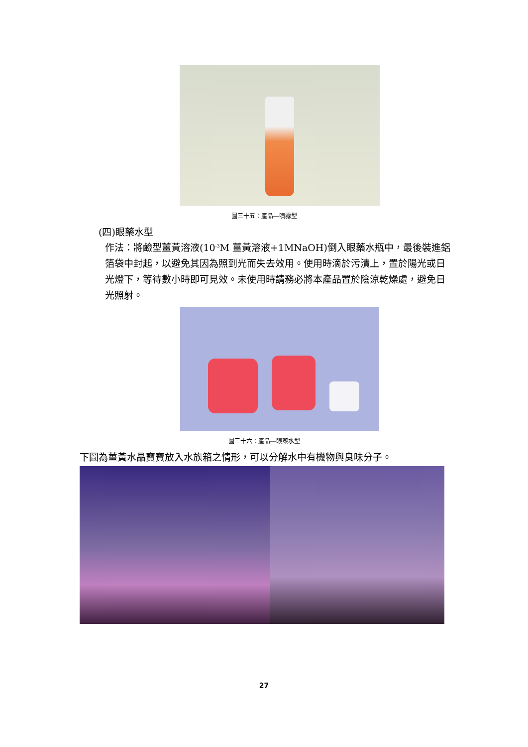圖三十五：產品—噴霧型
(四)眼藥水型
作法：將鹼型薑黃溶液(10<sup>-3</sup>M 薑黃溶液+1MNaOH)倒入眼藥水瓶中，最後裝進鋁箔袋中封起，以避免其因為照到光而失去效用。使用時滴於污漬上，置於陽光或日光燈下，等待數小時即可見效。未使用時請務必將本產品置於陰涼乾燥處，避免日光照射。
圖三十六：產品—眼藥水型
下圖為薑黃水晶寶寶放入水族箱之情形，可以分解水中有機物與臭味分子。
27